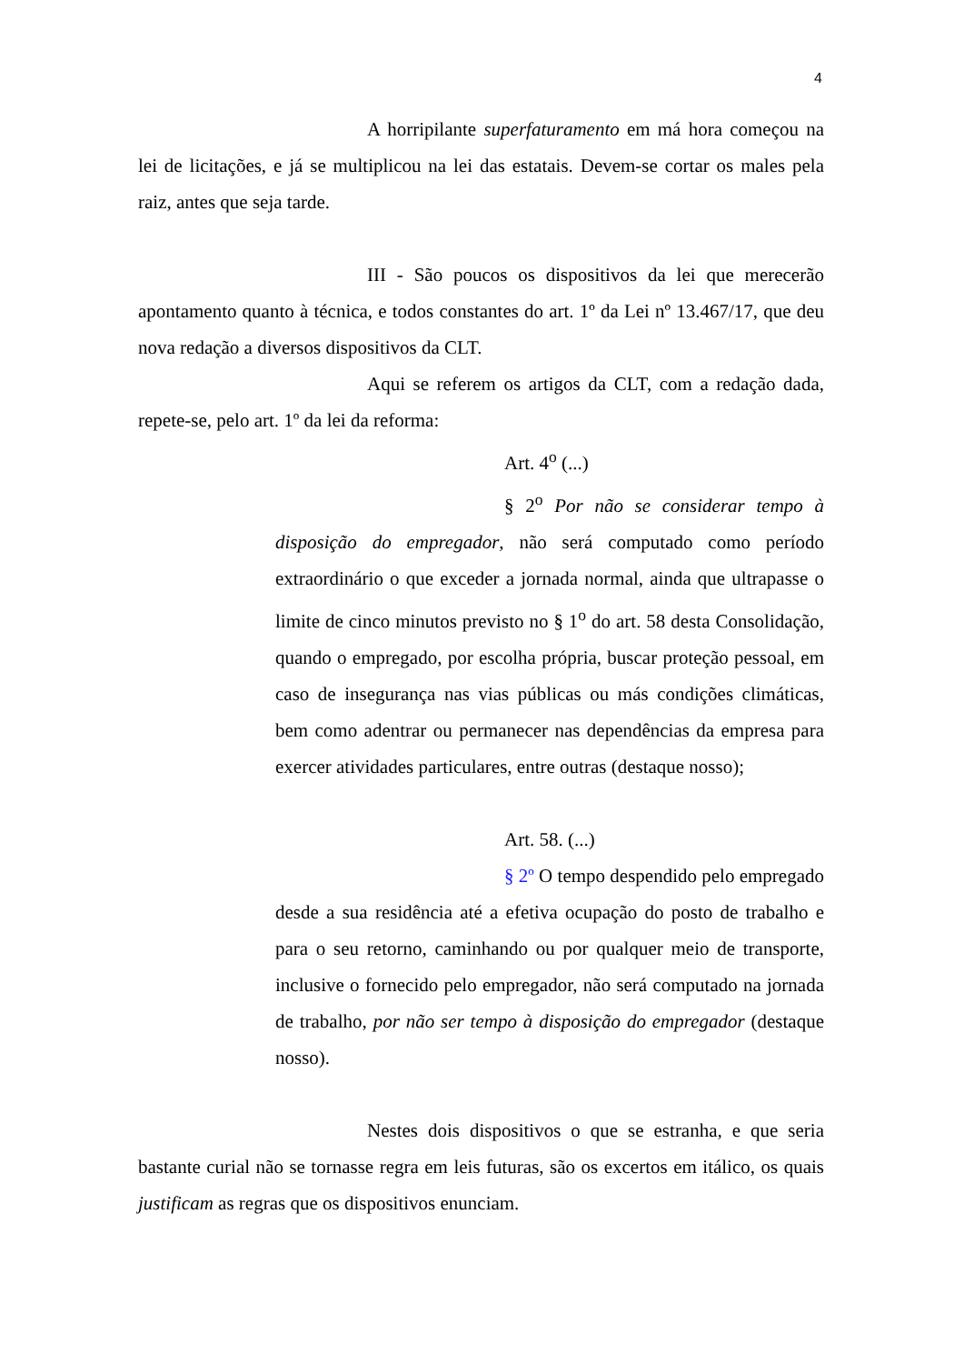4
A horripilante superfaturamento em má hora começou na lei de licitações, e já se multiplicou na lei das estatais. Devem-se cortar os males pela raiz, antes que seja tarde.
III - São poucos os dispositivos da lei que merecerão apontamento quanto à técnica, e todos constantes do art. 1º da Lei nº 13.467/17, que deu nova redação a diversos dispositivos da CLT.
Aqui se referem os artigos da CLT, com a redação dada, repete-se, pelo art. 1º da lei da reforma:
Art. 4<sup>o</sup> (...)
§ 2<sup>o</sup> Por não se considerar tempo à disposição do empregador, não será computado como período extraordinário o que exceder a jornada normal, ainda que ultrapasse o limite de cinco minutos previsto no § 1<sup>o</sup> do art. 58 desta Consolidação, quando o empregado, por escolha própria, buscar proteção pessoal, em caso de insegurança nas vias públicas ou más condições climáticas, bem como adentrar ou permanecer nas dependências da empresa para exercer atividades particulares, entre outras (destaque nosso);
Art. 58. (...)
§ 2º O tempo despendido pelo empregado desde a sua residência até a efetiva ocupação do posto de trabalho e para o seu retorno, caminhando ou por qualquer meio de transporte, inclusive o fornecido pelo empregador, não será computado na jornada de trabalho, por não ser tempo à disposição do empregador (destaque nosso).
Nestes dois dispositivos o que se estranha, e que seria bastante curial não se tornasse regra em leis futuras, são os excertos em itálico, os quais justificam as regras que os dispositivos enunciam.